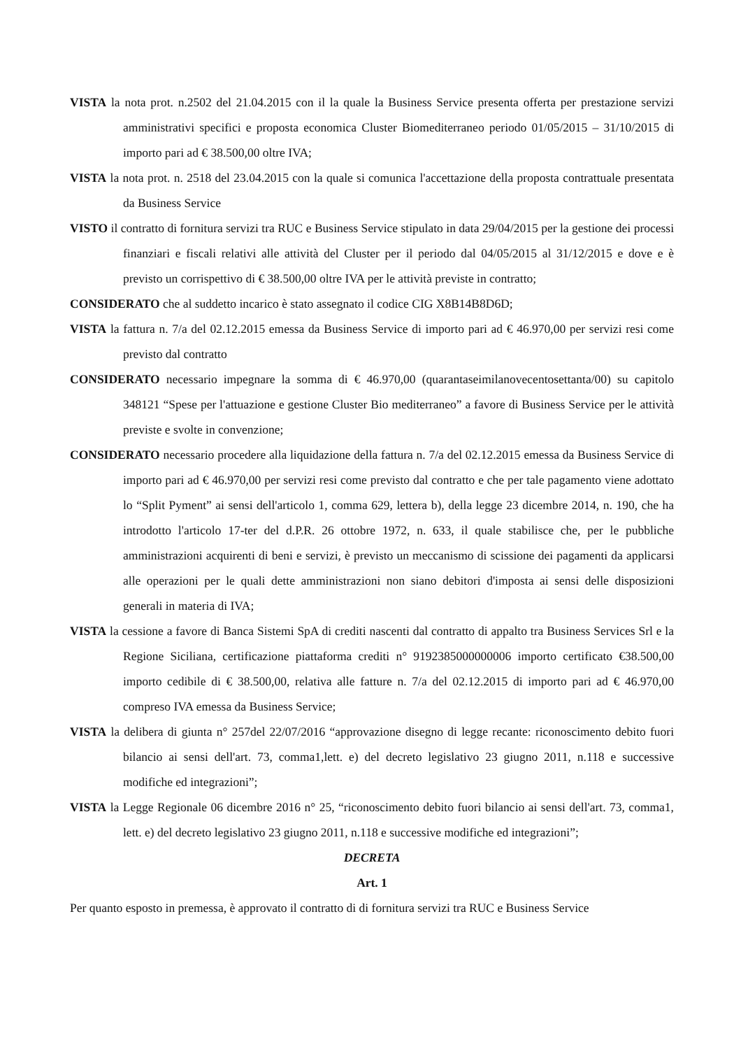VISTA la nota prot. n.2502 del 21.04.2015 con il la quale la Business Service presenta offerta per prestazione servizi amministrativi specifici e proposta economica Cluster Biomediterraneo periodo 01/05/2015 – 31/10/2015 di importo pari ad € 38.500,00 oltre IVA;
VISTA la nota prot. n. 2518 del 23.04.2015 con la quale si comunica l'accettazione della proposta contrattuale presentata da Business Service
VISTO il contratto di fornitura servizi tra RUC e Business Service stipulato in data 29/04/2015 per la gestione dei processi finanziari e fiscali relativi alle attività del Cluster per il periodo dal 04/05/2015 al 31/12/2015 e dove e è previsto un corrispettivo di € 38.500,00 oltre IVA per le attività previste in contratto;
CONSIDERATO che al suddetto incarico è stato assegnato il codice CIG X8B14B8D6D;
VISTA la fattura n. 7/a del 02.12.2015 emessa da Business Service di importo pari ad € 46.970,00 per servizi resi come previsto dal contratto
CONSIDERATO necessario impegnare la somma di € 46.970,00 (quarantaseimilanovecentosettanta/00) su capitolo 348121 “Spese per l'attuazione e gestione Cluster Bio mediterraneo” a favore di Business Service per le attività previste e svolte in convenzione;
CONSIDERATO necessario procedere alla liquidazione della fattura n. 7/a del 02.12.2015 emessa da Business Service di importo pari ad € 46.970,00 per servizi resi come previsto dal contratto e che per tale pagamento viene adottato lo “Split Pyment” ai sensi dell'articolo 1, comma 629, lettera b), della legge 23 dicembre 2014, n. 190, che ha introdotto l'articolo 17-ter del d.P.R. 26 ottobre 1972, n. 633, il quale stabilisce che, per le pubbliche amministrazioni acquirenti di beni e servizi, è previsto un meccanismo di scissione dei pagamenti da applicarsi alle operazioni per le quali dette amministrazioni non siano debitori d'imposta ai sensi delle disposizioni generali in materia di IVA;
VISTA la cessione a favore di Banca Sistemi SpA di crediti nascenti dal contratto di appalto tra Business Services Srl e la Regione Siciliana, certificazione piattaforma crediti n° 9192385000000006 importo certificato €38.500,00 importo cedibile di € 38.500,00, relativa alle fatture n. 7/a del 02.12.2015 di importo pari ad € 46.970,00 compreso IVA emessa da Business Service;
VISTA la delibera di giunta n° 257del 22/07/2016 “approvazione disegno di legge recante: riconoscimento debito fuori bilancio ai sensi dell'art. 73, comma1,lett. e) del decreto legislativo 23 giugno 2011, n.118 e successive modifiche ed integrazioni”;
VISTA la Legge Regionale 06 dicembre 2016 n° 25, “riconoscimento debito fuori bilancio ai sensi dell'art. 73, comma1, lett. e) del decreto legislativo 23 giugno 2011, n.118 e successive modifiche ed integrazioni”;
DECRETA
Art. 1
Per quanto esposto in premessa, è approvato il contratto di di fornitura servizi tra RUC e Business Service